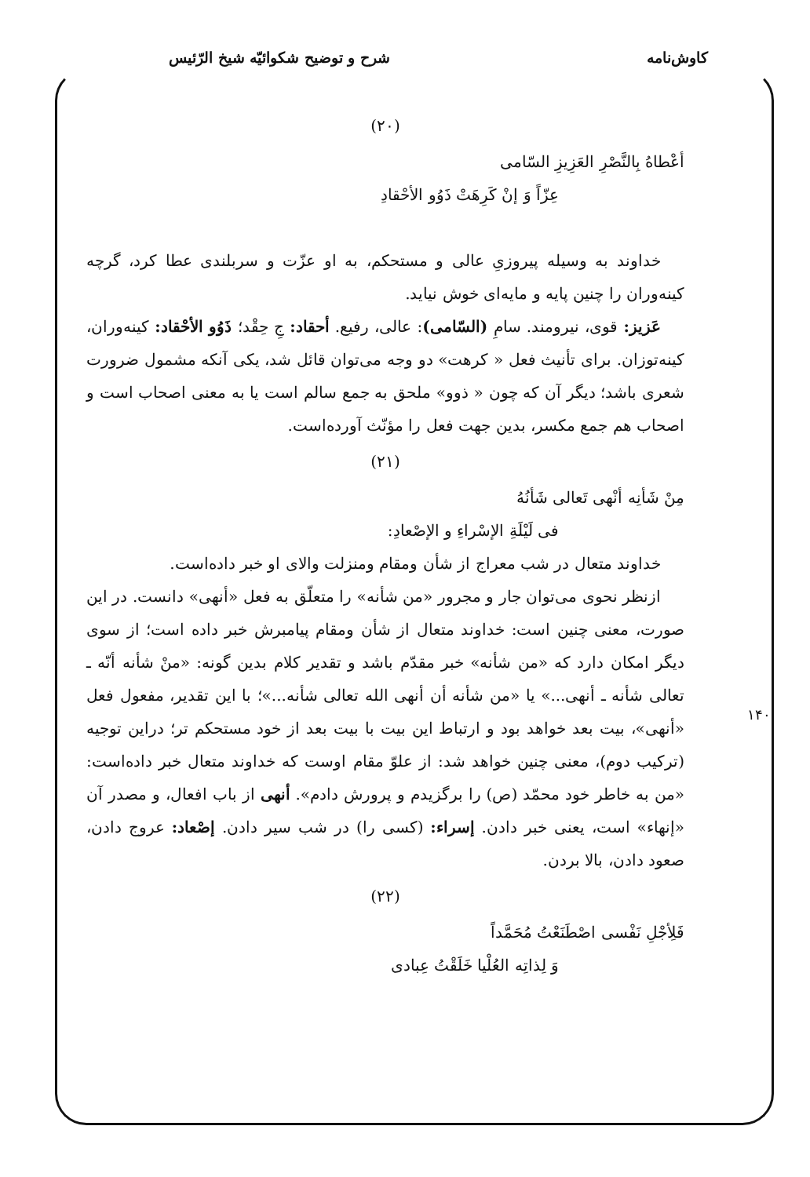کاوش‌نامه شرح و توضیح شکوائیّه شیخ الرّئیس
(۲۰)
أعْطاهُ بِالنَّصْرِ العَزِيزِ السّامی
عِزّاً وَ إنْ کَرِهَتْ ذَوُو الأحْقادِ
خداوند به وسیله پیروزیِ عالی و مستحکم، به او عزّت و سربلندی عطا کرد، گرچه کینه‌وران را چنین پایه و مایه‌ای خوش نیاید.
عَزیز: قوی، نیرومند. سامِ (السّامی): عالی، رفیع. أحقاد: جِ حِقْد؛ ذَوُو الأحْقاد: کینه‌وران، کینه‌توزان. برای تأنیث فعل « کرهت» دو وجه می‌توان قائل شد، یکی آنکه مشمول ضرورت شعری باشد؛ دیگر آن که چون « ذوو» ملحق به جمع سالم است یا به معنی اصحاب است و اصحاب هم جمع مکسر، بدین جهت فعل را مؤنّث آورده‌است.
(۲۱)
مِنْ شَأنِه أنْهی تَعالی شَأنُهُ
فی لَیْلَةِ الإسْراءِ و الإصْعادِ:
خداوند متعال در شب معراج از شأن ومقام ومنزلت والای او خبر داده‌است.
ازنظر نحوی می‌توان جار و مجرور «من شأنه» را متعلّق به فعل «أنهی» دانست. در این صورت، معنی چنین است: خداوند متعال از شأن ومقام پیامبرش خبر داده است؛ از سوی دیگر امکان دارد که «من شأنه» خبر مقدّم باشد و تقدیر کلام بدین گونه: «منْ شأنه أنّه ـ تعالی شأنه ـ أنهی...» یا «من شأنه أن أنهی الله تعالی شأنه...»؛ با این تقدیر، مفعول فعل «أنهی»، بیت بعد خواهد بود و ارتباط این بیت با بیت بعد از خود مستحکم تر؛ دراین توجیه (ترکیب دوم)، معنی چنین خواهد شد: از علوّ مقام اوست که خداوند متعال خبر داده‌است: «من به خاطر خود محمّد (ص) را برگزیدم و پرورش دادم». أنهی از باب افعال، و مصدر آن «إنهاء» است، یعنی خبر دادن. إسراء: (کسی را) در شب سیر دادن. إصْعاد: عروج دادن، صعود دادن، بالا بردن.
(۲۲)
فَلِأجْلِ نَفْسی اصْطَنَعْتُ مُحَمَّداً
وَ لِذاتِه العُلْیا خَلَقْتُ عِبادی
۱۴۰